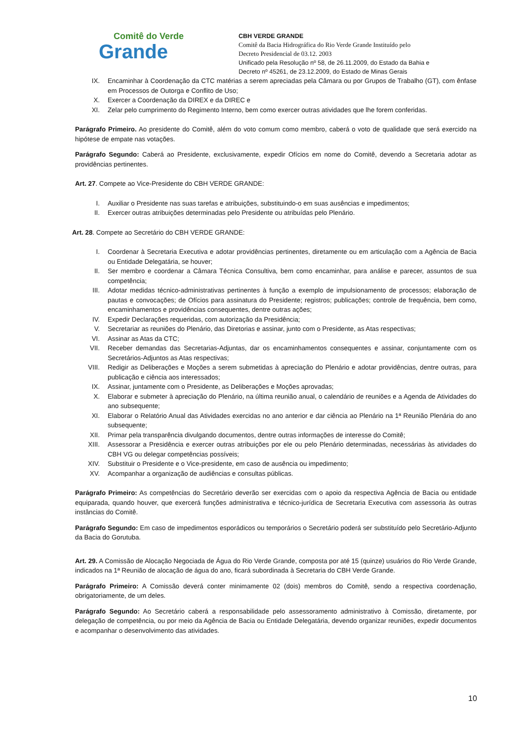Comitê do Verde
Grande
CBH VERDE GRANDE
Comitê da Bacia Hidrográfica do Rio Verde Grande Instituído pelo
Decreto Presidencial de 03.12. 2003
Unificado pela Resolução nº 58, de 26.11.2009, do Estado da Bahia e
Decreto nº 45261, de 23.12.2009, do Estado de Minas Gerais
IX. Encaminhar à Coordenação da CTC matérias a serem apreciadas pela Câmara ou por Grupos de Trabalho (GT), com ênfase em Processos de Outorga e Conflito de Uso;
X. Exercer a Coordenação da DIREX e da DIREC e
XI. Zelar pelo cumprimento do Regimento Interno, bem como exercer outras atividades que lhe forem conferidas.
Parágrafo Primeiro. Ao presidente do Comitê, além do voto comum como membro, caberá o voto de qualidade que será exercido na hipótese de empate nas votações.
Parágrafo Segundo: Caberá ao Presidente, exclusivamente, expedir Ofícios em nome do Comitê, devendo a Secretaria adotar as providências pertinentes.
Art. 27. Compete ao Vice-Presidente do CBH VERDE GRANDE:
I. Auxiliar o Presidente nas suas tarefas e atribuições, substituindo-o em suas ausências e impedimentos;
II. Exercer outras atribuições determinadas pelo Presidente ou atribuídas pelo Plenário.
Art. 28. Compete ao Secretário do CBH VERDE GRANDE:
I. Coordenar à Secretaria Executiva e adotar providências pertinentes, diretamente ou em articulação com a Agência de Bacia ou Entidade Delegatária, se houver;
II. Ser membro e coordenar a Câmara Técnica Consultiva, bem como encaminhar, para análise e parecer, assuntos de sua competência;
III. Adotar medidas técnico-administrativas pertinentes à função a exemplo de impulsionamento de processos; elaboração de pautas e convocações; de Ofícios para assinatura do Presidente; registros; publicações; controle de frequência, bem como, encaminhamentos e providências consequentes, dentre outras ações;
IV. Expedir Declarações requeridas, com autorização da Presidência;
V. Secretariar as reuniões do Plenário, das Diretorias e assinar, junto com o Presidente, as Atas respectivas;
VI. Assinar as Atas da CTC;
VII. Receber demandas das Secretarias-Adjuntas, dar os encaminhamentos consequentes e assinar, conjuntamente com os Secretários-Adjuntos as Atas respectivas;
VIII. Redigir as Deliberações e Moções a serem submetidas à apreciação do Plenário e adotar providências, dentre outras, para publicação e ciência aos interessados;
IX. Assinar, juntamente com o Presidente, as Deliberações e Moções aprovadas;
X. Elaborar e submeter à apreciação do Plenário, na última reunião anual, o calendário de reuniões e a Agenda de Atividades do ano subsequente;
XI. Elaborar o Relatório Anual das Atividades exercidas no ano anterior e dar ciência ao Plenário na 1ª Reunião Plenária do ano subsequente;
XII. Primar pela transparência divulgando documentos, dentre outras informações de interesse do Comitê;
XIII. Assessorar a Presidência e exercer outras atribuições por ele ou pelo Plenário determinadas, necessárias às atividades do CBH VG ou delegar competências possíveis;
XIV. Substituir o Presidente e o Vice-presidente, em caso de ausência ou impedimento;
XV. Acompanhar a organização de audiências e consultas públicas.
Parágrafo Primeiro: As competências do Secretário deverão ser exercidas com o apoio da respectiva Agência de Bacia ou entidade equiparada, quando houver, que exercerá funções administrativa e técnico-jurídica de Secretaria Executiva com assessoria às outras instâncias do Comitê.
Parágrafo Segundo: Em caso de impedimentos esporádicos ou temporários o Secretário poderá ser substituído pelo Secretário-Adjunto da Bacia do Gorutuba.
Art. 29. A Comissão de Alocação Negociada de Água do Rio Verde Grande, composta por até 15 (quinze) usuários do Rio Verde Grande, indicados na 1ª Reunião de alocação de água do ano, ficará subordinada à Secretaria do CBH Verde Grande.
Parágrafo Primeiro: A Comissão deverá conter minimamente 02 (dois) membros do Comitê, sendo a respectiva coordenação, obrigatoriamente, de um deles.
Parágrafo Segundo: Ao Secretário caberá a responsabilidade pelo assessoramento administrativo à Comissão, diretamente, por delegação de competência, ou por meio da Agência de Bacia ou Entidade Delegatária, devendo organizar reuniões, expedir documentos e acompanhar o desenvolvimento das atividades.
10